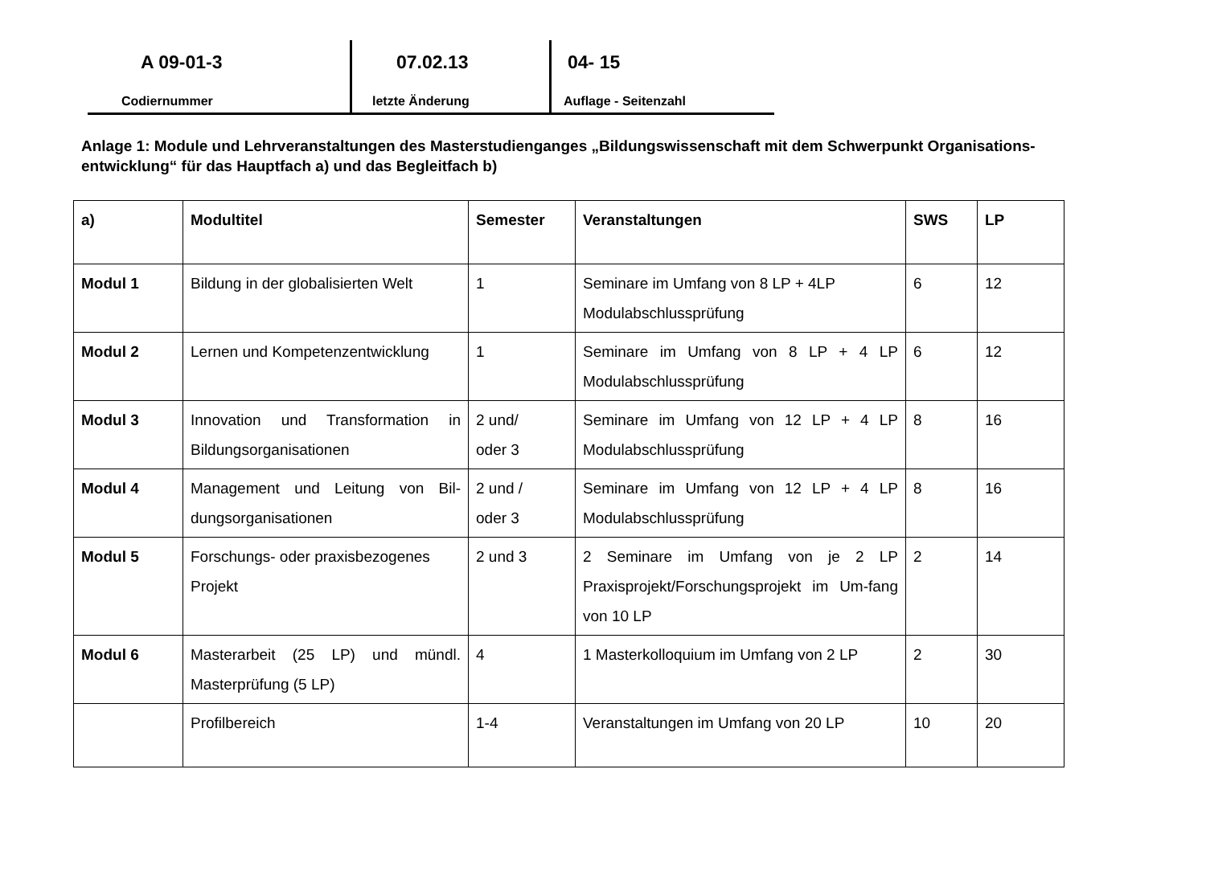A 09-01-3
Codiernummer
07.02.13
letzte Änderung
04- 15
Auflage - Seitenzahl
Anlage 1: Module und Lehrveranstaltungen des Masterstudienganges „Bildungswissenschaft mit dem Schwerpunkt Organisations-entwicklung“ für das Hauptfach a) und das Begleitfach b)
| a) | Modultitel | Semester | Veranstaltungen | SWS | LP |
| --- | --- | --- | --- | --- | --- |
| Modul 1 | Bildung in der globalisierten Welt | 1 | Seminare im Umfang von 8 LP + 4LP Modulabschlussprüfung | 6 | 12 |
| Modul 2 | Lernen und Kompetenzentwicklung | 1 | Seminare im Umfang von 8 LP + 4 LP Modulabschlussprüfung | 6 | 12 |
| Modul 3 | Innovation und Transformation in Bildungsorganisationen | 2 und/ oder 3 | Seminare im Umfang von 12 LP + 4 LP Modulabschlussprüfung | 8 | 16 |
| Modul 4 | Management und Leitung von Bil-dungsorganisationen | 2 und / oder 3 | Seminare im Umfang von 12 LP + 4 LP Modulabschlussprüfung | 8 | 16 |
| Modul 5 | Forschungs- oder praxisbezogenes Projekt | 2 und 3 | 2 Seminare im Umfang von je 2 LP Praxisprojekt/Forschungsprojekt im Um-fang von 10 LP | 2 | 14 |
| Modul 6 | Masterarbeit (25 LP) und mündl. Masterprüfung (5 LP) | 4 | 1 Masterkolloquium im Umfang von 2 LP | 2 | 30 |
| | Profilbereich | 1-4 | Veranstaltungen im Umfang von 20 LP | 10 | 20 |